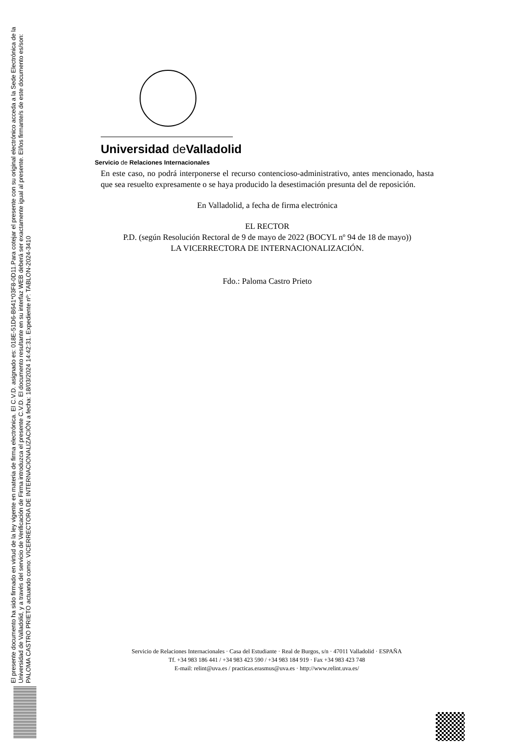El presente documento ha sido firmado en virtud de la ley vigente en materia de firma electrónica. El C.V.D. asignado es: 018E-51D6-B641*03F8-0D11.Para cotejar el presente con su original electrónico acceda a la Sede Electrónica de la Universidad de Valladolid, y a través del servicio de Verificación de Firma introduzca el presente C.V.D. El documento resultante en su interfaz WEB deberá ser exactamente igual al presente. El/los firmante/s de este documento es/son: PALOMA CASTRO PRIETO actuando como: VICERRECTORA DE INTERNACIONALIZACIÓN a fecha: 18/03/2024 14:42:31. Expediente nº: TABLON-2024-3410
Universidad de Valladolid
Servicio de Relaciones Internacionales
En este caso, no podrá interponerse el recurso contencioso-administrativo, antes mencionado, hasta que sea resuelto expresamente o se haya producido la desestimación presunta del de reposición.
En Valladolid, a fecha de firma electrónica
EL RECTOR
P.D. (según Resolución Rectoral de 9 de mayo de 2022 (BOCYL nº 94 de 18 de mayo))
LA VICERRECTORA DE INTERNACIONALIZACIÓN.
Fdo.: Paloma Castro Prieto
Servicio de Relaciones Internacionales · Casa del Estudiante · Real de Burgos, s/n · 47011 Valladolid · ESPAÑA
Tf. +34 983 186 441 / +34 983 423 590 / +34 983 184 919 · Fax +34 983 423 748
E-mail: relint@uva.es / practicas.erasmus@uva.es · http://www.relint.uva.es/